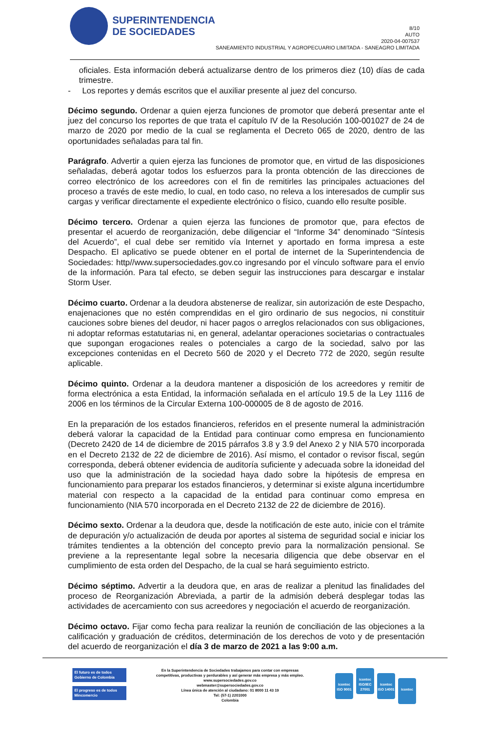SUPERINTENDENCIA
DE SOCIEDADES
8/10
AUTO
2020-04-007537
SANEAMIENTO INDUSTRIAL Y AGROPECUARIO LIMITADA - SANEAGRO LIMITADA
oficiales. Esta información deberá actualizarse dentro de los primeros diez (10) días de cada trimestre.
- Los reportes y demás escritos que el auxiliar presente al juez del concurso.
Décimo segundo. Ordenar a quien ejerza funciones de promotor que deberá presentar ante el juez del concurso los reportes de que trata el capítulo IV de la Resolución 100-001027 de 24 de marzo de 2020 por medio de la cual se reglamenta el Decreto 065 de 2020, dentro de las oportunidades señaladas para tal fin.
Parágrafo. Advertir a quien ejerza las funciones de promotor que, en virtud de las disposiciones señaladas, deberá agotar todos los esfuerzos para la pronta obtención de las direcciones de correo electrónico de los acreedores con el fin de remitirles las principales actuaciones del proceso a través de este medio, lo cual, en todo caso, no releva a los interesados de cumplir sus cargas y verificar directamente el expediente electrónico o físico, cuando ello resulte posible.
Décimo tercero. Ordenar a quien ejerza las funciones de promotor que, para efectos de presentar el acuerdo de reorganización, debe diligenciar el “Informe 34” denominado “Síntesis del Acuerdo”, el cual debe ser remitido vía Internet y aportado en forma impresa a este Despacho. El aplicativo se puede obtener en el portal de internet de la Superintendencia de Sociedades: http//www.supersociedades.gov.co ingresando por el vínculo software para el envío de la información. Para tal efecto, se deben seguir las instrucciones para descargar e instalar Storm User.
Décimo cuarto. Ordenar a la deudora abstenerse de realizar, sin autorización de este Despacho, enajenaciones que no estén comprendidas en el giro ordinario de sus negocios, ni constituir cauciones sobre bienes del deudor, ni hacer pagos o arreglos relacionados con sus obligaciones, ni adoptar reformas estatutarias ni, en general, adelantar operaciones societarias o contractuales que supongan erogaciones reales o potenciales a cargo de la sociedad, salvo por las excepciones contenidas en el Decreto 560 de 2020 y el Decreto 772 de 2020, según resulte aplicable.
Décimo quinto. Ordenar a la deudora mantener a disposición de los acreedores y remitir de forma electrónica a esta Entidad, la información señalada en el artículo 19.5 de la Ley 1116 de 2006 en los términos de la Circular Externa 100-000005 de 8 de agosto de 2016.
En la preparación de los estados financieros, referidos en el presente numeral la administración deberá valorar la capacidad de la Entidad para continuar como empresa en funcionamiento (Decreto 2420 de 14 de diciembre de 2015 párrafos 3.8 y 3.9 del Anexo 2 y NIA 570 incorporada en el Decreto 2132 de 22 de diciembre de 2016). Así mismo, el contador o revisor fiscal, según corresponda, deberá obtener evidencia de auditoría suficiente y adecuada sobre la idoneidad del uso que la administración de la sociedad haya dado sobre la hipótesis de empresa en funcionamiento para preparar los estados financieros, y determinar si existe alguna incertidumbre material con respecto a la capacidad de la entidad para continuar como empresa en funcionamiento (NIA 570 incorporada en el Decreto 2132 de 22 de diciembre de 2016).
Décimo sexto. Ordenar a la deudora que, desde la notificación de este auto, inicie con el trámite de depuración y/o actualización de deuda por aportes al sistema de seguridad social e iniciar los trámites tendientes a la obtención del concepto previo para la normalización pensional. Se previene a la representante legal sobre la necesaria diligencia que debe observar en el cumplimiento de esta orden del Despacho, de la cual se hará seguimiento estricto.
Décimo séptimo. Advertir a la deudora que, en aras de realizar a plenitud las finalidades del proceso de Reorganización Abreviada, a partir de la admisión deberá desplegar todas las actividades de acercamiento con sus acreedores y negociación el acuerdo de reorganización.
Décimo octavo. Fijar como fecha para realizar la reunión de conciliación de las objeciones a la calificación y graduación de créditos, determinación de los derechos de voto y de presentación del acuerdo de reorganización el día 3 de marzo de 2021 a las 9:00 a.m.
El futuro es de todos Gobierno de Colombia
El progreso es de todos Mincomercio
En la Superintendencia de Sociedades trabajamos para contar con empresas
competitivas, productivas y perdurables y así generar más empresa y más empleo.
www.supersociedades.gov.co
webmaster@supersociedades.gov.co
Línea única de atención al ciudadano: 01 8000 11 43 19
Tel: (57-1) 2201000
Colombia
icontec ISO 9001 icontec ISO/IEC 27001 icontec ISO 14001 icontec